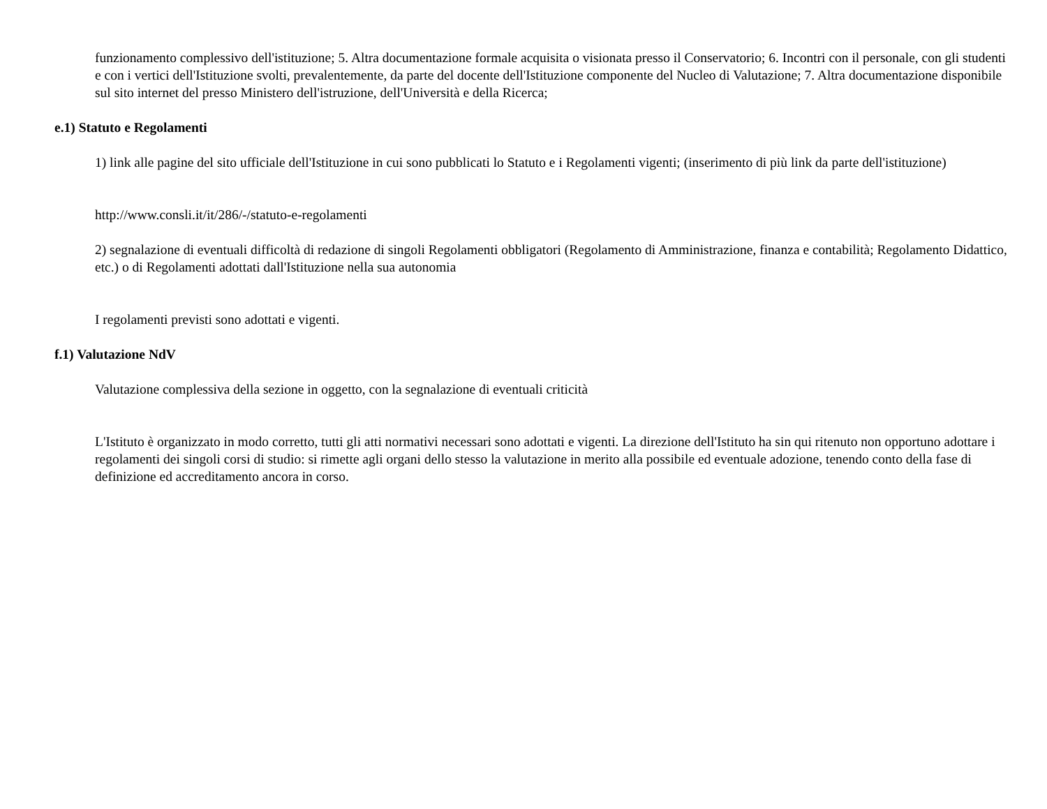funzionamento complessivo dell'istituzione; 5. Altra documentazione formale acquisita o visionata presso il Conservatorio; 6. Incontri con il personale, con gli studenti e con i vertici dell'Istituzione svolti, prevalentemente, da parte del docente dell'Istituzione componente del Nucleo di Valutazione; 7. Altra documentazione disponibile sul sito internet del presso Ministero dell'istruzione, dell'Università e della Ricerca;
e.1) Statuto e Regolamenti
1) link alle pagine del sito ufficiale dell'Istituzione in cui sono pubblicati lo Statuto e i Regolamenti vigenti; (inserimento di più link da parte dell'istituzione)
http://www.consli.it/it/286/-/statuto-e-regolamenti
2) segnalazione di eventuali difficoltà di redazione di singoli Regolamenti obbligatori (Regolamento di Amministrazione, finanza e contabilità; Regolamento Didattico, etc.) o di Regolamenti adottati dall'Istituzione nella sua autonomia
I regolamenti previsti sono adottati e vigenti.
f.1) Valutazione NdV
Valutazione complessiva della sezione in oggetto, con la segnalazione di eventuali criticità
L'Istituto è organizzato in modo corretto, tutti gli atti normativi necessari sono adottati e vigenti. La direzione dell'Istituto ha sin qui ritenuto non opportuno adottare i regolamenti dei singoli corsi di studio: si rimette agli organi dello stesso la valutazione in merito alla possibile ed eventuale adozione, tenendo conto della fase di definizione ed accreditamento ancora in corso.